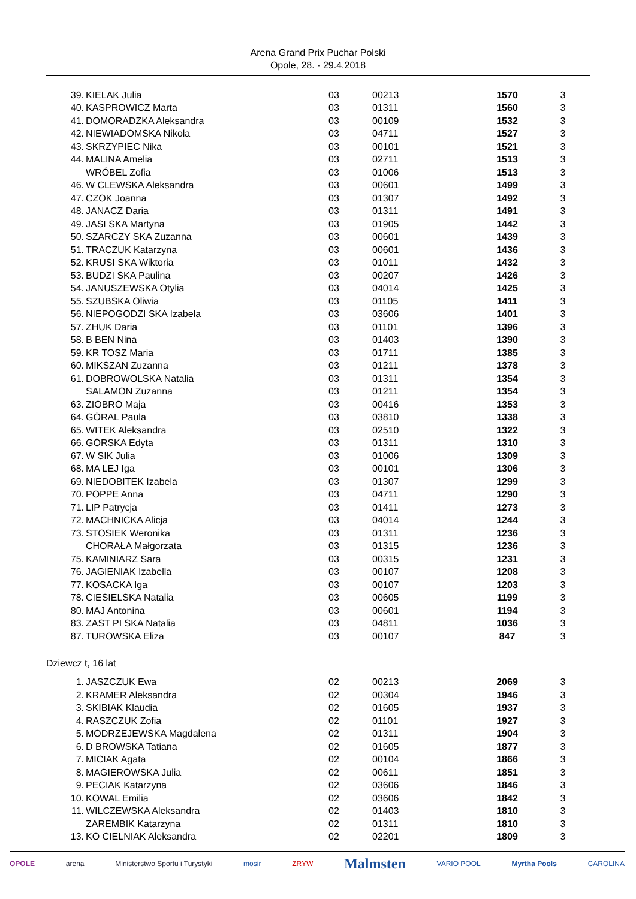Arena Grand Prix Puchar Polski
Opole, 28. - 29.4.2018
| 39. | KIELAK Julia | 03 | 00213 | 1570 | 3 |
| 40. | KASPROWICZ Marta | 03 | 01311 | 1560 | 3 |
| 41. | DOMORADZKA Aleksandra | 03 | 00109 | 1532 | 3 |
| 42. | NIEWIADOMSKA Nikola | 03 | 04711 | 1527 | 3 |
| 43. | SKRZYPIEC Nika | 03 | 00101 | 1521 | 3 |
| 44. | MALINA Amelia | 03 | 02711 | 1513 | 3 |
| | WRÓBEL Zofia | 03 | 01006 | 1513 | 3 |
| 46. | W CLEWSKA Aleksandra | 03 | 00601 | 1499 | 3 |
| 47. | CZOK Joanna | 03 | 01307 | 1492 | 3 |
| 48. | JANACZ Daria | 03 | 01311 | 1491 | 3 |
| 49. | JASI SKA Martyna | 03 | 01905 | 1442 | 3 |
| 50. | SZARCZY SKA Zuzanna | 03 | 00601 | 1439 | 3 |
| 51. | TRACZUK Katarzyna | 03 | 00601 | 1436 | 3 |
| 52. | KRUSI SKA Wiktoria | 03 | 01011 | 1432 | 3 |
| 53. | BUDZI SKA Paulina | 03 | 00207 | 1426 | 3 |
| 54. | JANUSZEWSKA Otylia | 03 | 04014 | 1425 | 3 |
| 55. | SZUBSKA Oliwia | 03 | 01105 | 1411 | 3 |
| 56. | NIEPOGODZI SKA Izabela | 03 | 03606 | 1401 | 3 |
| 57. | ZHUK Daria | 03 | 01101 | 1396 | 3 |
| 58. | B BEN Nina | 03 | 01403 | 1390 | 3 |
| 59. | KR TOSZ Maria | 03 | 01711 | 1385 | 3 |
| 60. | MIKSZAN Zuzanna | 03 | 01211 | 1378 | 3 |
| 61. | DOBROWOLSKA Natalia | 03 | 01311 | 1354 | 3 |
| | SALAMON Zuzanna | 03 | 01211 | 1354 | 3 |
| 63. | ZIOBRO Maja | 03 | 00416 | 1353 | 3 |
| 64. | GÓRAL Paula | 03 | 03810 | 1338 | 3 |
| 65. | WITEK Aleksandra | 03 | 02510 | 1322 | 3 |
| 66. | GÓRSKA Edyta | 03 | 01311 | 1310 | 3 |
| 67. | W SIK Julia | 03 | 01006 | 1309 | 3 |
| 68. | MA LEJ Iga | 03 | 00101 | 1306 | 3 |
| 69. | NIEDOBITEK Izabela | 03 | 01307 | 1299 | 3 |
| 70. | POPPE Anna | 03 | 04711 | 1290 | 3 |
| 71. | LIP Patrycja | 03 | 01411 | 1273 | 3 |
| 72. | MACHNICKA Alicja | 03 | 04014 | 1244 | 3 |
| 73. | STOSIEK Weronika | 03 | 01311 | 1236 | 3 |
| | CHORAŁA Małgorzata | 03 | 01315 | 1236 | 3 |
| 75. | KAMINIARZ Sara | 03 | 00315 | 1231 | 3 |
| 76. | JAGIENIAK Izabella | 03 | 00107 | 1208 | 3 |
| 77. | KOSACKA Iga | 03 | 00107 | 1203 | 3 |
| 78. | CIESIELSKA Natalia | 03 | 00605 | 1199 | 3 |
| 80. | MAJ Antonina | 03 | 00601 | 1194 | 3 |
| 83. | ZAST PI SKA Natalia | 03 | 04811 | 1036 | 3 |
| 87. | TUROWSKA Eliza | 03 | 00107 | 847 | 3 |
Dziewcz t, 16 lat
| 1. | JASZCZUK Ewa | 02 | 00213 | 2069 | 3 |
| 2. | KRAMER Aleksandra | 02 | 00304 | 1946 | 3 |
| 3. | SKIBIAK Klaudia | 02 | 01605 | 1937 | 3 |
| 4. | RASZCZUK Zofia | 02 | 01101 | 1927 | 3 |
| 5. | MODRZEJEWSKA Magdalena | 02 | 01311 | 1904 | 3 |
| 6. | D BROWSKA Tatiana | 02 | 01605 | 1877 | 3 |
| 7. | MICIAK Agata | 02 | 00104 | 1866 | 3 |
| 8. | MAGIEROWSKA Julia | 02 | 00611 | 1851 | 3 |
| 9. | PECIAK Katarzyna | 02 | 03606 | 1846 | 3 |
| 10. | KOWAL Emilia | 02 | 03606 | 1842 | 3 |
| 11. | WILCZEWSKA Aleksandra | 02 | 01403 | 1810 | 3 |
| | ZAREMBIK Katarzyna | 02 | 01311 | 1810 | 3 |
| 13. | KO CIELNIAK Aleksandra | 02 | 02201 | 1809 | 3 |
OPOLE arena Ministerstwo Sportu i Turystyki mosir ZRYW Malmsten VARIO POOL Myrtha Pools CAROLINA